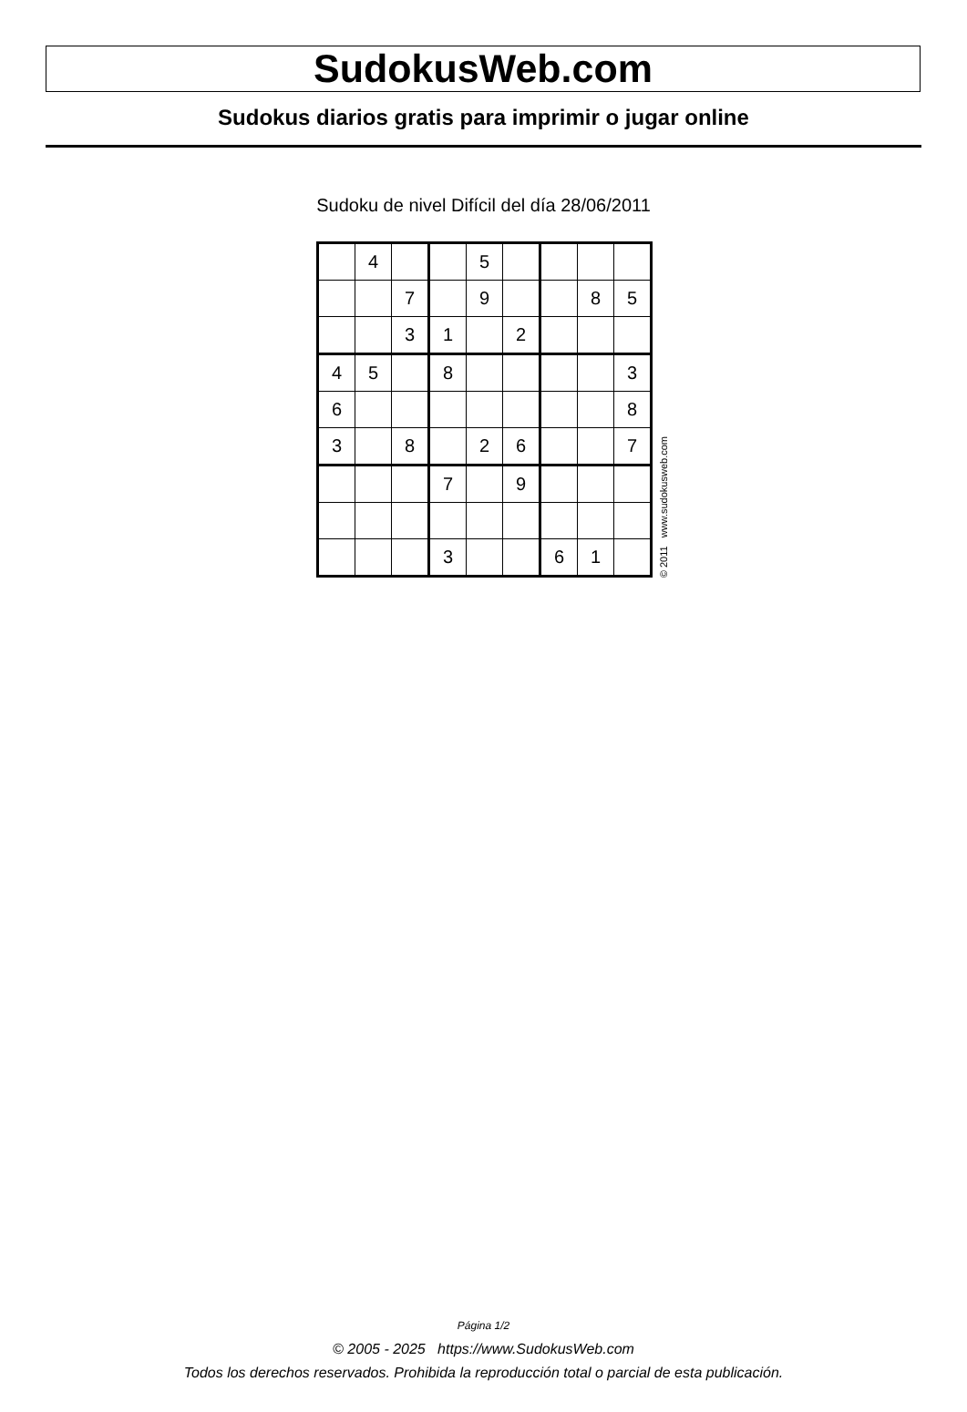SudokusWeb.com
Sudokus diarios gratis para imprimir o jugar online
Sudoku de nivel Difícil del día 28/06/2011
| | 4 | | | 5 | | | | |
| | | 7 | | 9 | | | 8 | 5 |
| | | 3 | 1 | | 2 | | | |
| 4 | 5 | | 8 | | | | | 3 |
| 6 | | | | | | | | 8 |
| 3 | | 8 | | 2 | 6 | | | 7 |
| | | | 7 | | 9 | | | |
| | | | 3 | | | 6 | 1 | |
© 2011 www.sudokusweb.com
Página 1/2
© 2005 - 2025 https://www.SudokusWeb.com
Todos los derechos reservados. Prohibida la reproducción total o parcial de esta publicación.